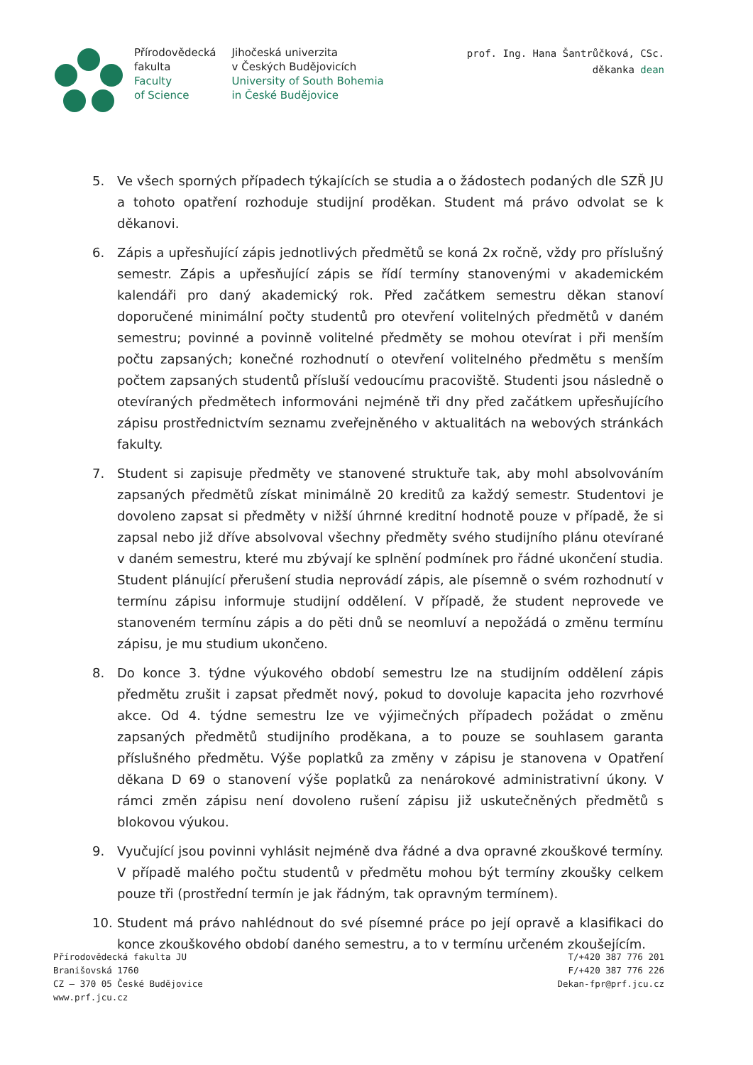Přírodovědecká
fakulta
Faculty
of Science
Jihočeská univerzita
v Českých Budějovicích
University of South Bohemia
in České Budějovice
prof. Ing. Hana Šantrůčková, CSc.
děkanka dean
5. Ve všech sporných případech týkajících se studia a o žádostech podaných dle SZŘ JU a tohoto opatření rozhoduje studijní proděkan. Student má právo odvolat se k děkanovi.
6. Zápis a upřesňující zápis jednotlivých předmětů se koná 2x ročně, vždy pro příslušný semestr. Zápis a upřesňující zápis se řídí termíny stanovenými v akademickém kalendáři pro daný akademický rok. Před začátkem semestru děkan stanoví doporučené minimální počty studentů pro otevření volitelných předmětů v daném semestru; povinné a povinně volitelné předměty se mohou otevírat i při menším počtu zapsaných; konečné rozhodnutí o otevření volitelného předmětu s menším počtem zapsaných studentů přísluší vedoucímu pracoviště. Studenti jsou následně o otevíraných předmětech informováni nejméně tři dny před začátkem upřesňujícího zápisu prostřednictvím seznamu zveřejněného v aktualitách na webových stránkách fakulty.
7. Student si zapisuje předměty ve stanovené struktuře tak, aby mohl absolvováním zapsaných předmětů získat minimálně 20 kreditů za každý semestr. Studentovi je dovoleno zapsat si předměty v nižší úhrnné kreditní hodnotě pouze v případě, že si zapsal nebo již dříve absolvoval všechny předměty svého studijního plánu otevírané v daném semestru, které mu zbývají ke splnění podmínek pro řádné ukončení studia. Student plánující přerušení studia neprovádí zápis, ale písemně o svém rozhodnutí v termínu zápisu informuje studijní oddělení. V případě, že student neprovede ve stanoveném termínu zápis a do pěti dnů se neomluví a nepožádá o změnu termínu zápisu, je mu studium ukončeno.
8. Do konce 3. týdne výukového období semestru lze na studijním oddělení zápis předmětu zrušit i zapsat předmět nový, pokud to dovoluje kapacita jeho rozvrhové akce. Od 4. týdne semestru lze ve výjimečných případech požádat o změnu zapsaných předmětů studijního proděkana, a to pouze se souhlasem garanta příslušného předmětu. Výše poplatků za změny v zápisu je stanovena v Opatření děkana D 69 o stanovení výše poplatků za nenárokové administrativní úkony. V rámci změn zápisu není dovoleno rušení zápisu již uskutečněných předmětů s blokovou výukou.
9. Vyučující jsou povinni vyhlásit nejméně dva řádné a dva opravné zkouškové termíny. V případě malého počtu studentů v předmětu mohou být termíny zkoušky celkem pouze tři (prostřední termín je jak řádným, tak opravným termínem).
10. Student má právo nahlédnout do své písemné práce po její opravě a klasifikaci do konce zkouškového období daného semestru, a to v termínu určeném zkoušejícím.
Přírodovědecká fakulta JU
Branišovská 1760
CZ – 370 05 České Budějovice
www.prf.jcu.cz
T/+420 387 776 201
F/+420 387 776 226
Dekan-fpr@prf.jcu.cz